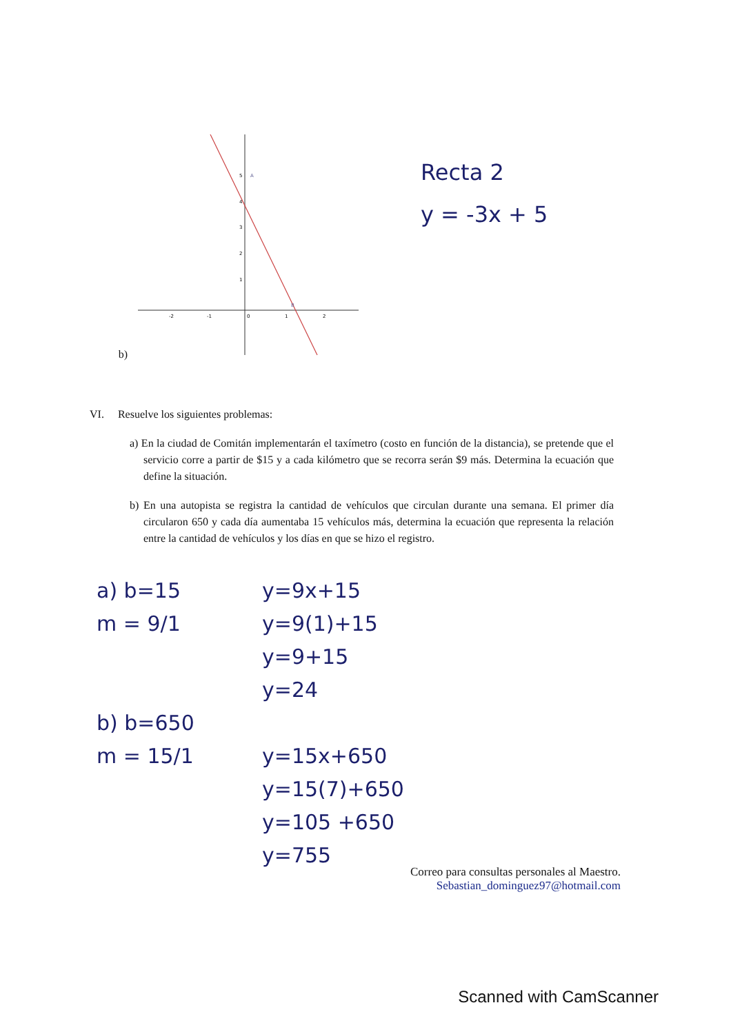b)
-2
-1
0
1
2
1
2
3
4
5
A
B
Recta 2
y = -3x + 5
VI. Resuelve los siguientes problemas:
a) En la ciudad de Comitán implementarán el taxímetro (costo en función de la distancia), se pretende que el servicio corre a partir de $15 y a cada kilómetro que se recorra serán $9 más. Determina la ecuación que define la situación.
b) En una autopista se registra la cantidad de vehículos que circulan durante una semana. El primer día circularon 650 y cada día aumentaba 15 vehículos más, determina la ecuación que representa la relación entre la cantidad de vehículos y los días en que se hizo el registro.
a) b=15
m = 9/1
b) b=650
m = 15/1
y=9x+15
y=9(1)+15
y=9+15
y=24
y=15x+650
y=15(7)+650
y=105 +650
y=755
Correo para consultas personales al Maestro.
Sebastian_dominguez97@hotmail.com
Scanned with CamScanner